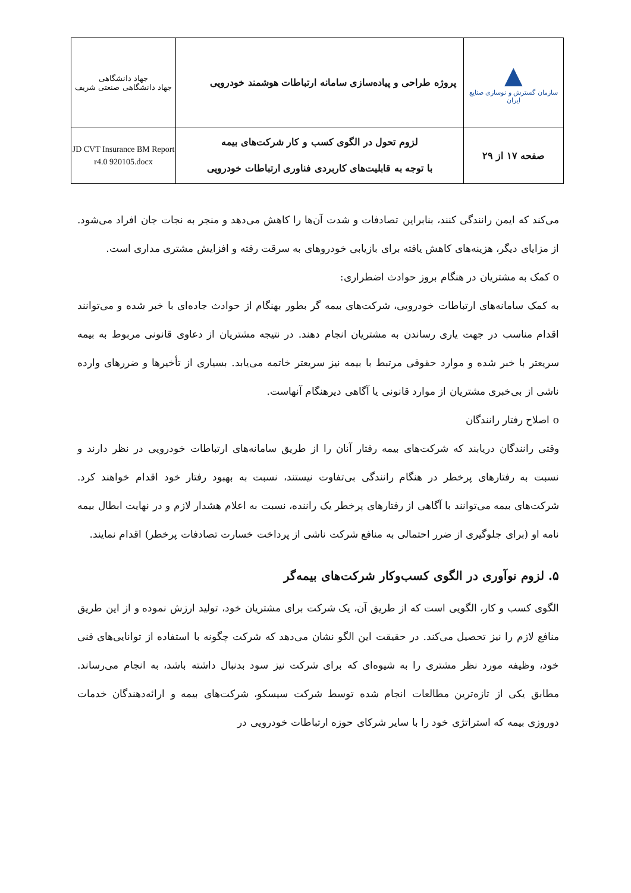| ▲ سازمان گسترش و نوسازی صنایع ایران | پروژه طراحی و پیاده‌سازی سامانه ارتباطات هوشمند خودرویی | جهاد دانشگاهی جهاد دانشگاهی صنعتی شریف |
| صفحه ۱۷ از ۲۹ | لزوم تحول در الگوی کسب و کار شرکت‌های بیمه با توجه به قابلیت‌های کاربردی فناوری ارتباطات خودرویی | JD CVT Insurance BM Report r4.0 920105.docx |
می‌کند که ایمن رانندگی کنند، بنابراین تصادفات و شدت آن‌ها را کاهش می‌دهد و منجر به نجات جان افراد می‌شود. از مزایای دیگر، هزینه‌های کاهش یافته برای بازیابی خودروهای به سرقت رفته و افزایش مشتری مداری است.
o کمک به مشتریان در هنگام بروز حوادث اضطراری:
به کمک سامانه‌های ارتباطات خودرویی، شرکت‌های بیمه گر بطور بهنگام از حوادث جاده‌ای با خبر شده و می‌توانند اقدام مناسب در جهت یاری رساندن به مشتریان انجام دهند. در نتیجه مشتریان از دعاوی قانونی مربوط به بیمه سریعتر با خبر شده و موارد حقوقی مرتبط با بیمه نیز سریعتر خاتمه می‌یابد. بسیاری از تأخیرها و ضررهای وارده ناشی از بی‌خبری مشتریان از موارد قانونی یا آگاهی دیرهنگام آنهاست.
o اصلاح رفتار رانندگان
وقتی رانندگان دریابند که شرکت‌های بیمه رفتار آنان را از طریق سامانه‌های ارتباطات خودرویی در نظر دارند و نسبت به رفتارهای پرخطر در هنگام رانندگی بی‌تفاوت نیستند، نسبت به بهبود رفتار خود اقدام خواهند کرد. شرکت‌های بیمه می‌توانند با آگاهی از رفتارهای پرخطر یک راننده، نسبت به اعلام هشدار لازم و در نهایت ابطال بیمه نامه او (برای جلوگیری از ضرر احتمالی به منافع شرکت ناشی از پرداخت خسارت تصادفات پرخطر) اقدام نمایند.
۵. لزوم نوآوری در الگوی کسب‌وکار شرکت‌های بیمه‌گر
الگوی کسب و کار، الگویی است که از طریق آن، یک شرکت برای مشتریان خود، تولید ارزش نموده و از این طریق منافع لازم را نیز تحصیل می‌کند. در حقیقت این الگو نشان می‌دهد که شرکت چگونه با استفاده از توانایی‌های فنی خود، وظیفه مورد نظر مشتری را به شیوه‌ای که برای شرکت نیز سود بدنبال داشته باشد، به انجام می‌رساند. مطابق یکی از تازه‌ترین مطالعات انجام شده توسط شرکت سیسکو، شرکت‌های بیمه و ارائه‌دهندگان خدمات دوروزی بیمه که استراتژی خود را با سایر شرکای حوزه ارتباطات خودرویی در